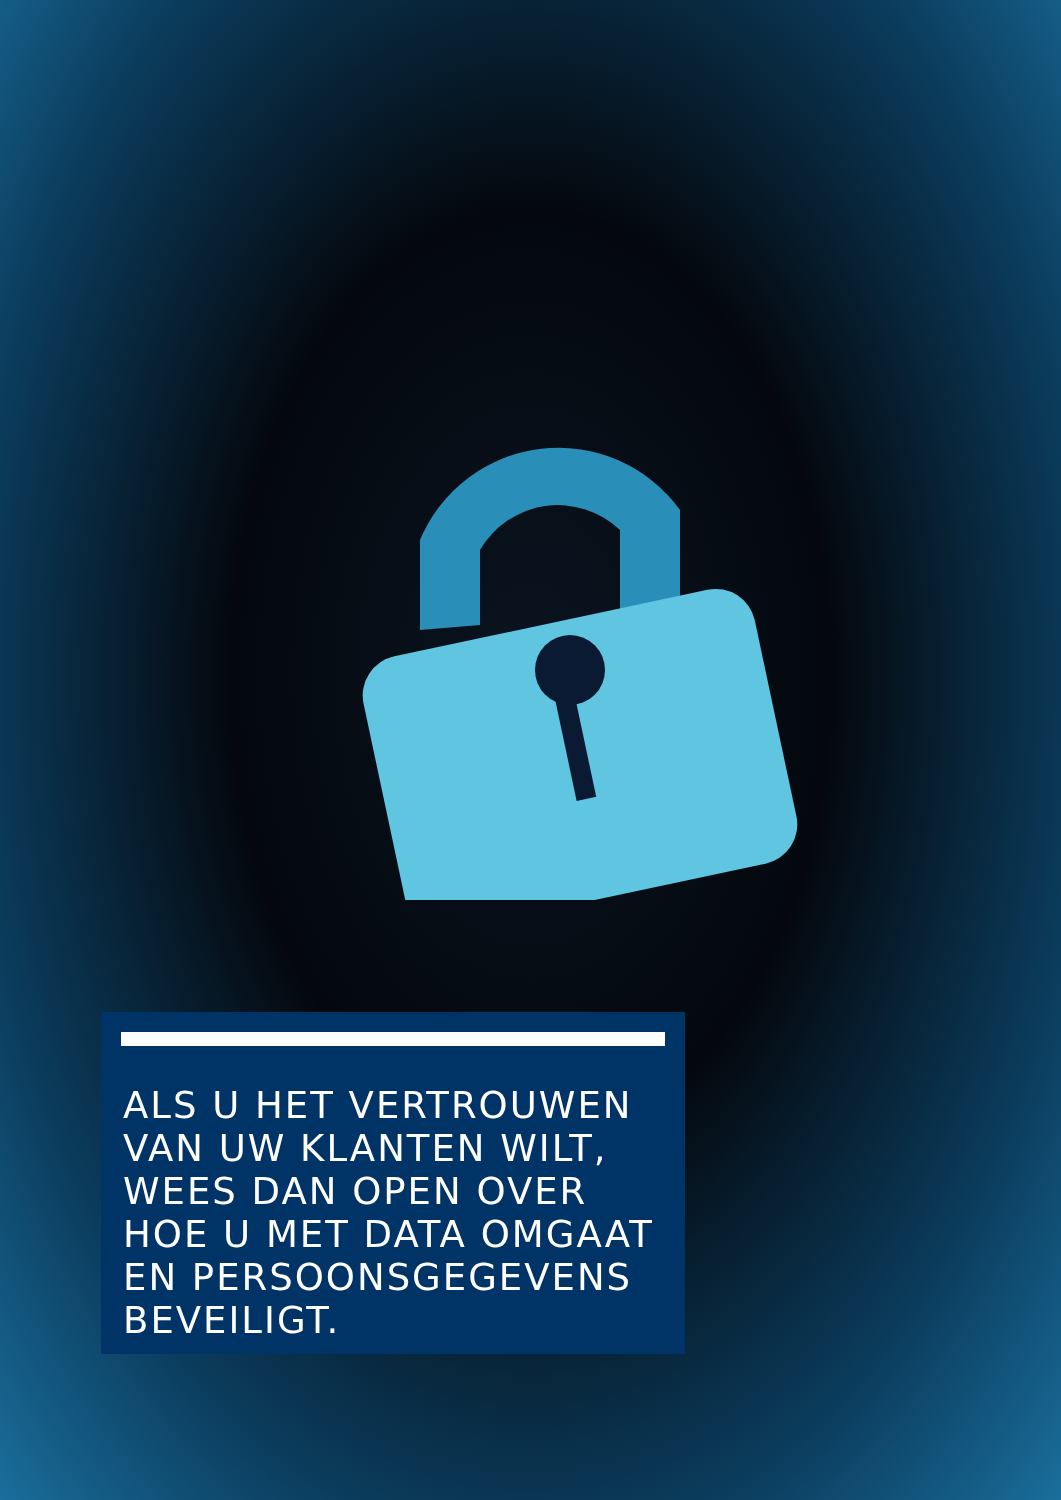ALS U HET VERTROUWEN
VAN UW KLANTEN WILT,
WEES DAN OPEN OVER
HOE U MET DATA OMGAAT
EN PERSOONSGEGEVENS
BEVEILIGT.